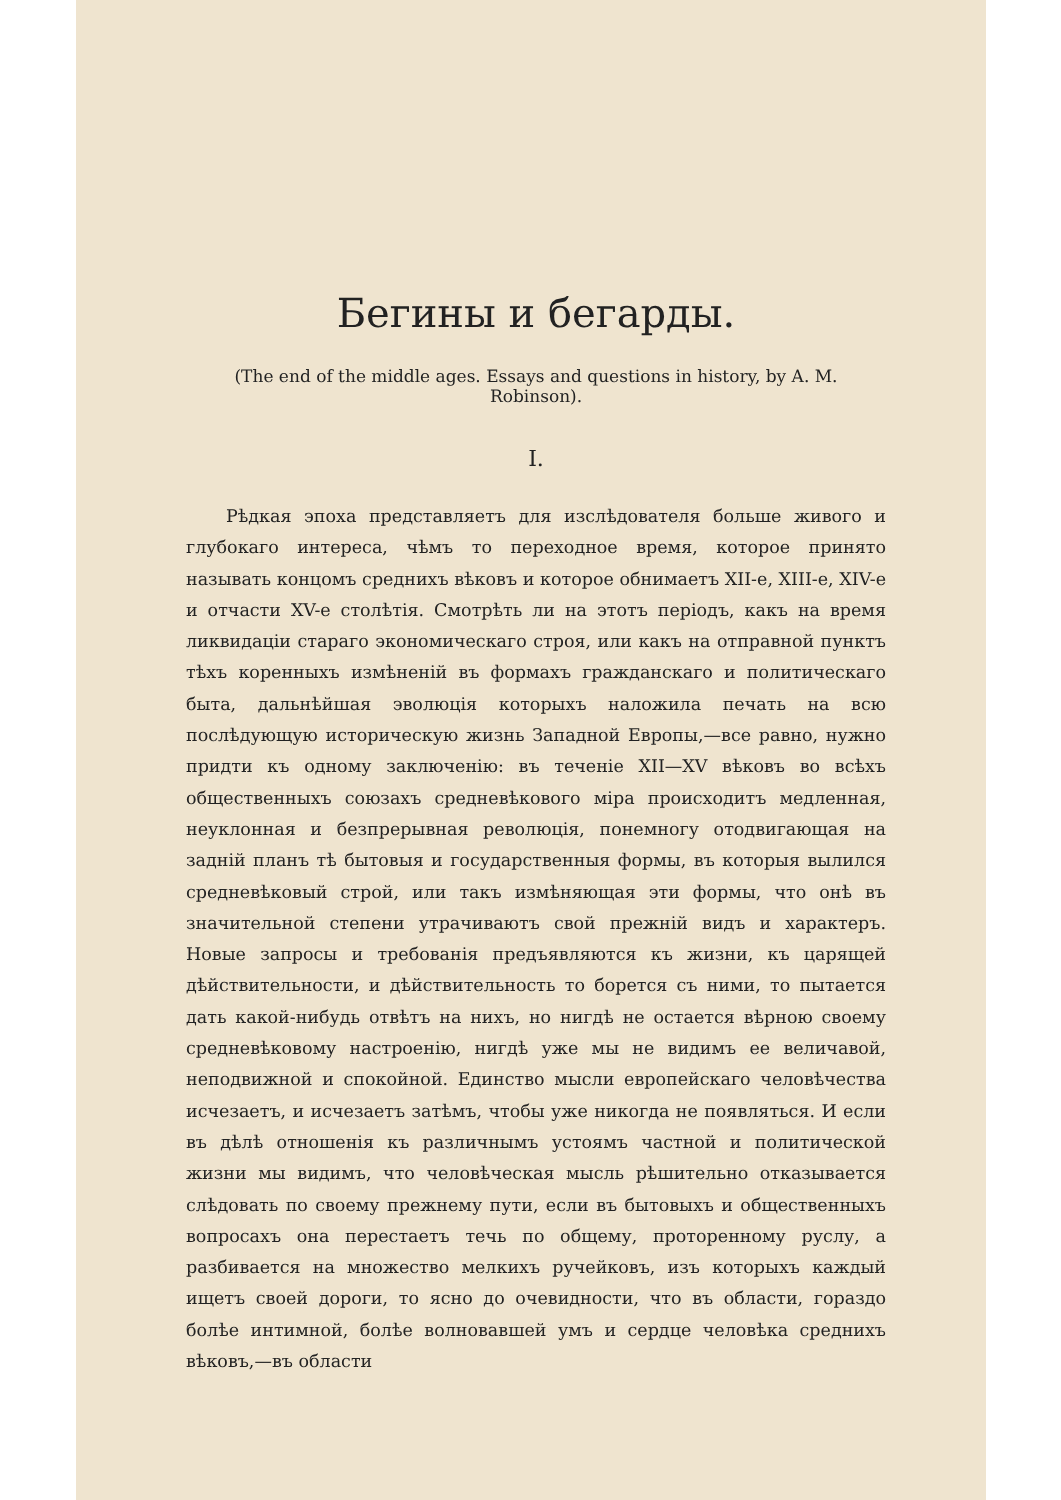Бегины и бегарды.
(The end of the middle ages. Essays and questions in history, by A. M. Robinson).
I.
Рѣдкая эпоха представляетъ для изслѣдователя больше живого и глубокаго интереса, чѣмъ то переходное время, которое принято называть концомъ среднихъ вѣковъ и которое обнимаетъ XII-е, XIII-е, XIV-е и отчасти XV-е столѣтія. Смотрѣть ли на этотъ періодъ, какъ на время ликвидаціи стараго экономическаго строя, или какъ на отправной пунктъ тѣхъ коренныхъ измѣненій въ формахъ гражданскаго и политическаго быта, дальнѣйшая эволюція которыхъ наложила печать на всю послѣдующую историческую жизнь Западной Европы,—все равно, нужно придти къ одному заключенію: въ теченіе XII—XV вѣковъ во всѣхъ общественныхъ союзахъ средневѣкового міра происходитъ медленная, неуклонная и безпрерывная революція, понемногу отодвигающая на задній планъ тѣ бытовыя и государственныя формы, въ которыя вылился средневѣковый строй, или такъ измѣняющая эти формы, что онѣ въ значительной степени утрачиваютъ свой прежній видъ и характеръ. Новые запросы и требованія предъявляются къ жизни, къ царящей дѣйствительности, и дѣйствительность то борется съ ними, то пытается дать какой-нибудь отвѣтъ на нихъ, но нигдѣ не остается вѣрною своему средневѣковому настроенію, нигдѣ уже мы не видимъ ее величавой, неподвижной и спокойной. Единство мысли европейскаго человѣчества исчезаетъ, и исчезаетъ затѣмъ, чтобы уже никогда не появляться. И если въ дѣлѣ отношенія къ различнымъ устоямъ частной и политической жизни мы видимъ, что человѣческая мысль рѣшительно отказывается слѣдовать по своему прежнему пути, если въ бытовыхъ и общественныхъ вопросахъ она перестаетъ течь по общему, проторенному руслу, а разбивается на множество мелкихъ ручейковъ, изъ которыхъ каждый ищетъ своей дороги, то ясно до очевидности, что въ области, гораздо болѣе интимной, болѣе волновавшей умъ и сердце человѣка среднихъ вѣковъ,—въ области